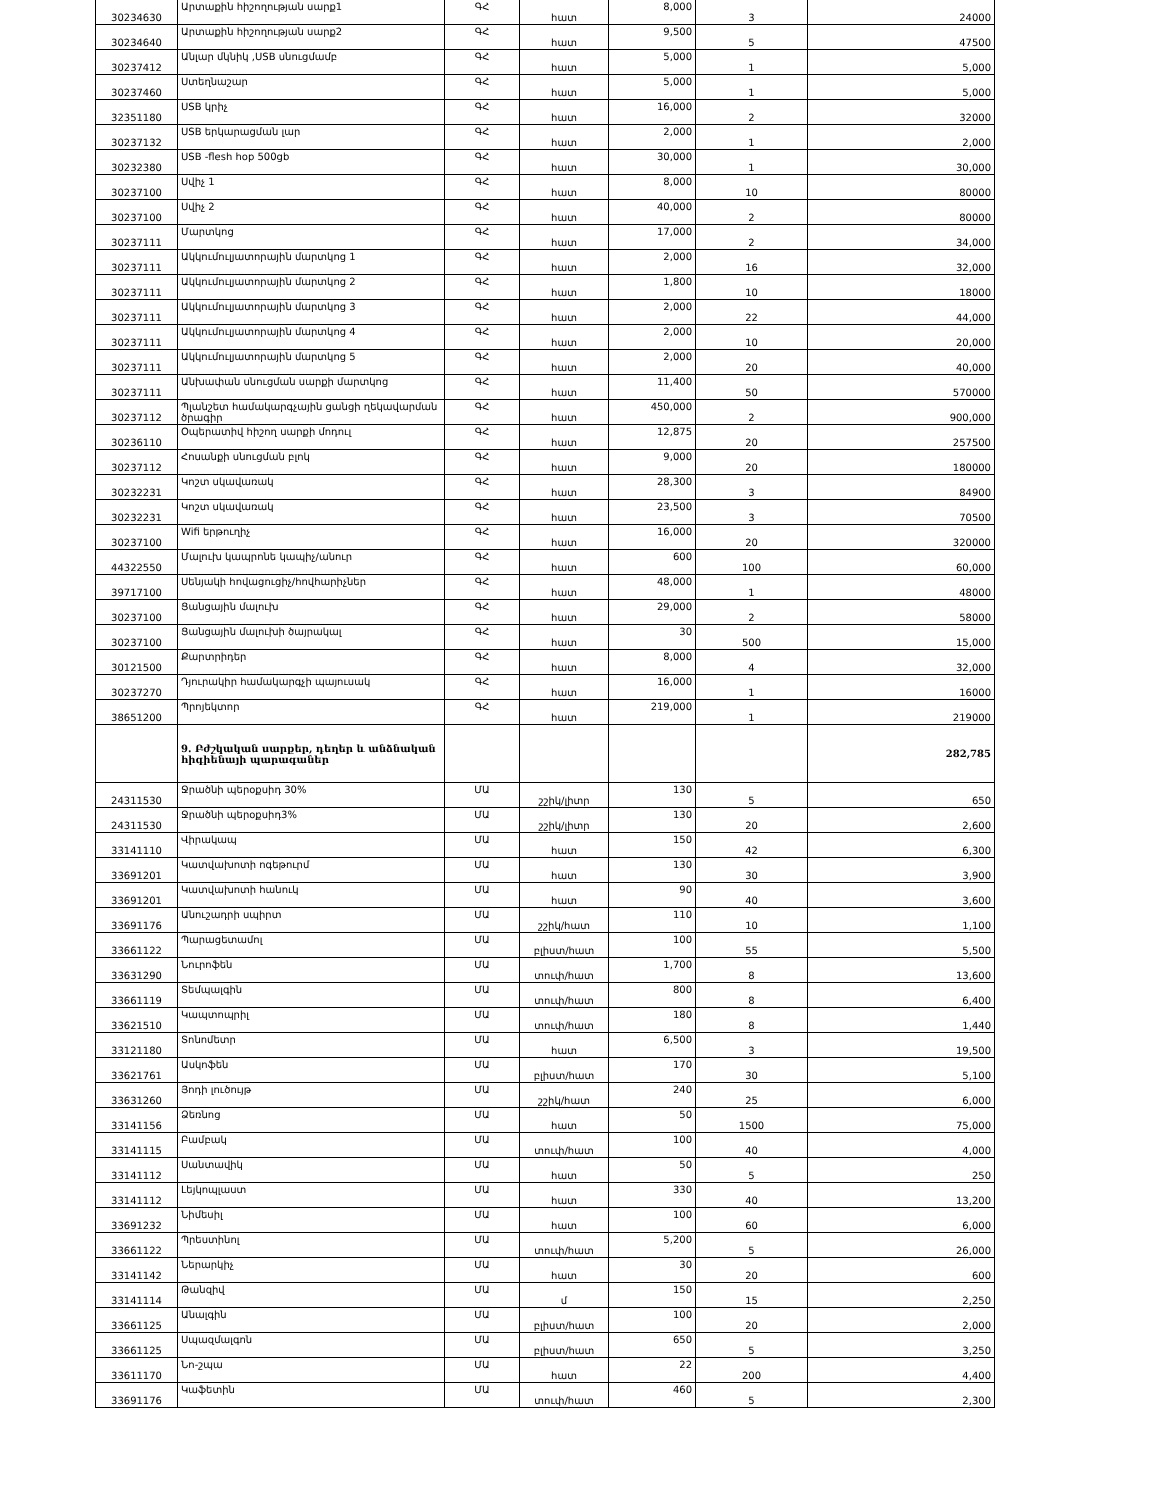| 30234630 | Արտաքին հիշողության սարք1 | ԳՀ | հատ | 8,000 | 3 | 24000 |
| 30234640 | Արտաքին հիշողության սարք2 | ԳՀ | հատ | 9,500 | 5 | 47500 |
| 30237412 | Անլար մկնիկ ,USB սնուցմամբ | ԳՀ | հատ | 5,000 | 1 | 5,000 |
| 30237460 | Ստեղնաշար | ԳՀ | հատ | 5,000 | 1 | 5,000 |
| 32351180 | USB կրիչ | ԳՀ | հատ | 16,000 | 2 | 32000 |
| 30237132 | USB երկարացման լար | ԳՀ | հատ | 2,000 | 1 | 2,000 |
| 30232380 | USB -flesh hop 500gb | ԳՀ | հատ | 30,000 | 1 | 30,000 |
| 30237100 | Սվիչ 1 | ԳՀ | հատ | 8,000 | 10 | 80000 |
| 30237100 | Սվիչ 2 | ԳՀ | հատ | 40,000 | 2 | 80000 |
| 30237111 | Մարտկոց | ԳՀ | հատ | 17,000 | 2 | 34,000 |
| 30237111 | Ակկումուլյատորային մարտկոց 1 | ԳՀ | հատ | 2,000 | 16 | 32,000 |
| 30237111 | Ակկումուլյատորային մարտկոց 2 | ԳՀ | հատ | 1,800 | 10 | 18000 |
| 30237111 | Ակկումուլյատորային մարտկոց 3 | ԳՀ | հատ | 2,000 | 22 | 44,000 |
| 30237111 | Ակկումուլյատորային մարտկոց 4 | ԳՀ | հատ | 2,000 | 10 | 20,000 |
| 30237111 | Ակկումուլյատորային մարտկոց 5 | ԳՀ | հատ | 2,000 | 20 | 40,000 |
| 30237111 | Անխափան սնուցման սարքի մարտկոց | ԳՀ | հատ | 11,400 | 50 | 570000 |
| 30237112 | Պլանշետ համակարգչային ցանցի ղեկավարման ծրագիր | ԳՀ | հատ | 450,000 | 2 | 900,000 |
| 30236110 | Օպերատիվ հիշող սարքի մոդուլ | ԳՀ | հատ | 12,875 | 20 | 257500 |
| 30237112 | Հոսանքի սնուցման բլոկ | ԳՀ | հատ | 9,000 | 20 | 180000 |
| 30232231 | Կոշտ սկավառակ | ԳՀ | հատ | 28,300 | 3 | 84900 |
| 30232231 | Կոշտ սկավառակ | ԳՀ | հատ | 23,500 | 3 | 70500 |
| 30237100 | Wifi երթուղիչ | ԳՀ | հատ | 16,000 | 20 | 320000 |
| 44322550 | Մալուխ կապրոնե կապիչ/անուր | ԳՀ | հատ | 600 | 100 | 60,000 |
| 39717100 | Սենյակի հովացուցիչ/հովհարիչներ | ԳՀ | հատ | 48,000 | 1 | 48000 |
| 30237100 | Ցանցային մալուխ | ԳՀ | հատ | 29,000 | 2 | 58000 |
| 30237100 | Ցանցային մալուխի ծայրակալ | ԳՀ | հատ | 30 | 500 | 15,000 |
| 30121500 | Քարտրիդեր | ԳՀ | հատ | 8,000 | 4 | 32,000 |
| 30237270 | Դյուրակիր համակարգչի պայուսակ | ԳՀ | հատ | 16,000 | 1 | 16000 |
| 38651200 | Պրոյեկտոր | ԳՀ | հատ | 219,000 | 1 | 219000 |
| | 9. Բժշկական սարքեր, դեղեր և անձնական հիգիենայի պարագաներ | | | | | 282,785 |
| 24311530 | Ջրածնի պերօքսիդ 30% | ՄԱ | շշիկ/լիտր | 130 | 5 | 650 |
| 24311530 | Ջրածնի պերօքսիդ3% | ՄԱ | շշիկ/լիտր | 130 | 20 | 2,600 |
| 33141110 | Վիրակապ | ՄԱ | հատ | 150 | 42 | 6,300 |
| 33691201 | Կատվախոտի ոգեթուրմ | ՄԱ | հատ | 130 | 30 | 3,900 |
| 33691201 | Կատվախոտի հանուկ | ՄԱ | հատ | 90 | 40 | 3,600 |
| 33691176 | Անուշադրի սպիրտ | ՄԱ | շշիկ/հատ | 110 | 10 | 1,100 |
| 33661122 | Պարացետամոլ | ՄԱ | բլիստ/հատ | 100 | 55 | 5,500 |
| 33631290 | Նուրոֆեն | ՄԱ | տուփ/հատ | 1,700 | 8 | 13,600 |
| 33661119 | Տեմպալգին | ՄԱ | տուփ/հատ | 800 | 8 | 6,400 |
| 33621510 | Կապտոպրիլ | ՄԱ | տուփ/հատ | 180 | 8 | 1,440 |
| 33121180 | Տոնոմետր | ՄԱ | հատ | 6,500 | 3 | 19,500 |
| 33621761 | Ասկոֆեն | ՄԱ | բլիստ/հատ | 170 | 30 | 5,100 |
| 33631260 | Յոդի լուծույթ | ՄԱ | շշիկ/հատ | 240 | 25 | 6,000 |
| 33141156 | Ձեռնոց | ՄԱ | հատ | 50 | 1500 | 75,000 |
| 33141115 | Բամբակ | ՄԱ | տուփ/հատ | 100 | 40 | 4,000 |
| 33141112 | Սանտավիկ | ՄԱ | հատ | 50 | 5 | 250 |
| 33141112 | Լեյկոպլաստ | ՄԱ | հատ | 330 | 40 | 13,200 |
| 33691232 | Նիմեսիլ | ՄԱ | հատ | 100 | 60 | 6,000 |
| 33661122 | Պրեստինոլ | ՄԱ | տուփ/հատ | 5,200 | 5 | 26,000 |
| 33141142 | Ներարկիչ | ՄԱ | հատ | 30 | 20 | 600 |
| 33141114 | Թանզիվ | ՄԱ | մ | 150 | 15 | 2,250 |
| 33661125 | Անալգին | ՄԱ | բլիստ/հատ | 100 | 20 | 2,000 |
| 33661125 | Սպազմալգոն | ՄԱ | բլիստ/հատ | 650 | 5 | 3,250 |
| 33611170 | Նո-շպա | ՄԱ | հատ | 22 | 200 | 4,400 |
| 33691176 | Կաֆետին | ՄԱ | տուփ/հատ | 460 | 5 | 2,300 |